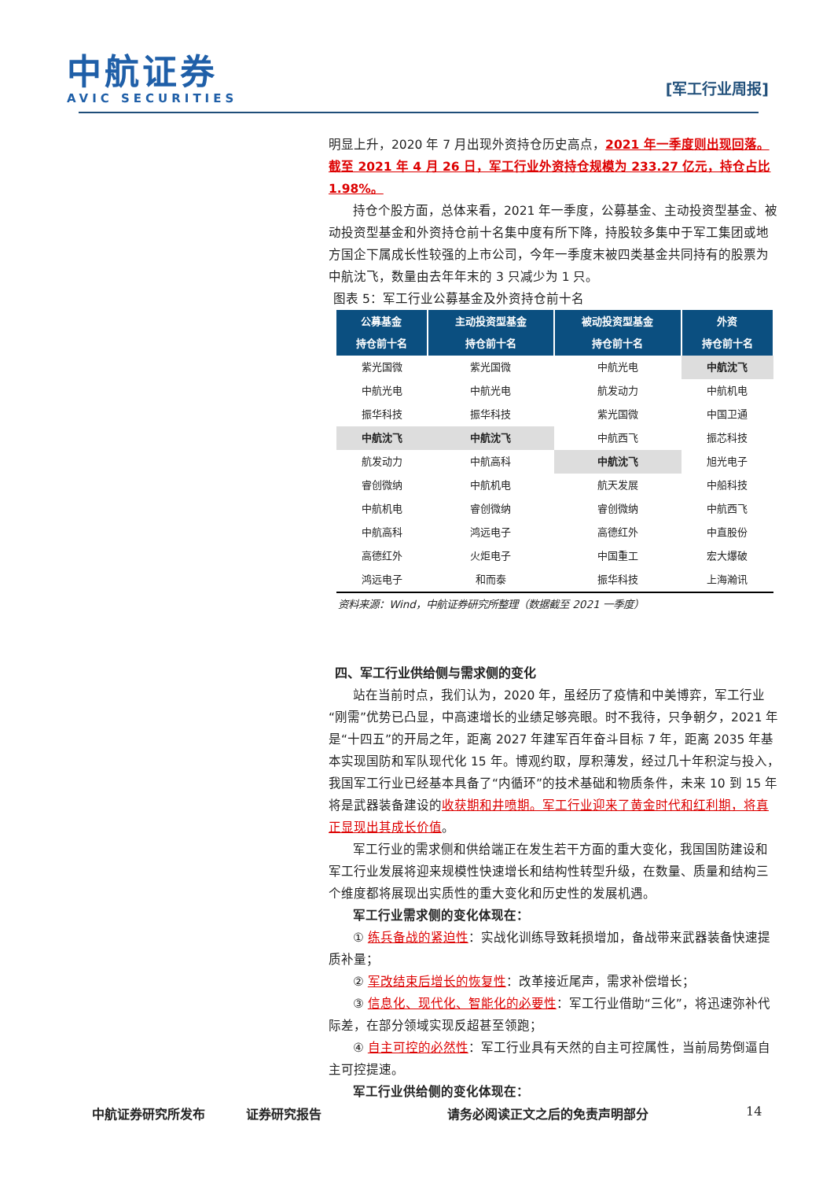中航证券
AVIC SECURITIES
[军工行业周报]
明显上升，2020 年 7 月出现外资持仓历史高点，2021 年一季度则出现回落。截至 2021 年 4 月 26 日，军工行业外资持仓规模为 233.27 亿元，持仓占比 1.98%。
持仓个股方面，总体来看，2021 年一季度，公募基金、主动投资型基金、被动投资型基金和外资持仓前十名集中度有所下降，持股较多集中于军工集团或地方国企下属成长性较强的上市公司，今年一季度末被四类基金共同持有的股票为中航沈飞，数量由去年年末的 3 只减少为 1 只。
图表 5：军工行业公募基金及外资持仓前十名
| 公募基金 持仓前十名 | 主动投资型基金 持仓前十名 | 被动投资型基金 持仓前十名 | 外资 持仓前十名 |
| --- | --- | --- | --- |
| 紫光国微 | 紫光国微 | 中航光电 | 中航沈飞 |
| 中航光电 | 中航光电 | 航发动力 | 中航机电 |
| 振华科技 | 振华科技 | 紫光国微 | 中国卫通 |
| 中航沈飞 | 中航沈飞 | 中航西飞 | 振芯科技 |
| 航发动力 | 中航高科 | 中航沈飞 | 旭光电子 |
| 睿创微纳 | 中航机电 | 航天发展 | 中船科技 |
| 中航机电 | 睿创微纳 | 睿创微纳 | 中航西飞 |
| 中航高科 | 鸿远电子 | 高德红外 | 中直股份 |
| 高德红外 | 火炬电子 | 中国重工 | 宏大爆破 |
| 鸿远电子 | 和而泰 | 振华科技 | 上海瀚讯 |
资料来源：Wind，中航证券研究所整理（数据截至 2021 一季度）
四、军工行业供给侧与需求侧的变化
站在当前时点，我们认为，2020 年，虽经历了疫情和中美博弈，军工行业“刚需”优势已凸显，中高速增长的业绩足够亮眼。时不我待，只争朝夕，2021 年是“十四五”的开局之年，距离 2027 年建军百年奋斗目标 7 年，距离 2035 年基本实现国防和军队现代化 15 年。博观约取，厚积薄发，经过几十年积淀与投入，我国军工行业已经基本具备了“内循环”的技术基础和物质条件，未来 10 到 15 年将是武器装备建设的收获期和井喷期。军工行业迎来了黄金时代和红利期，将真正显现出其成长价值。
军工行业的需求侧和供给端正在发生若干方面的重大变化，我国国防建设和军工行业发展将迎来规模性快速增长和结构性转型升级，在数量、质量和结构三个维度都将展现出实质性的重大变化和历史性的发展机遇。
军工行业需求侧的变化体现在：
① 练兵备战的紧迫性：实战化训练导致耗损增加，备战带来武器装备快速提质补量；
② 军改结束后增长的恢复性：改革接近尾声，需求补偿增长；
③ 信息化、现代化、智能化的必要性：军工行业借助“三化”，将迅速弥补代际差，在部分领域实现反超甚至领跑；
④ 自主可控的必然性：军工行业具有天然的自主可控属性，当前局势倒逼自主可控提速。
军工行业供给侧的变化体现在：
中航证券研究所发布 证券研究报告 请务必阅读正文之后的免责声明部分 14